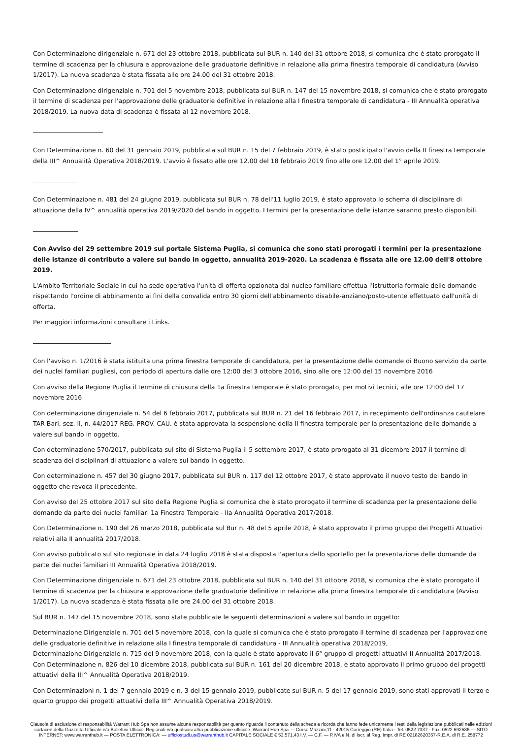Con Determinazione dirigenziale n. 671 del 23 ottobre 2018, pubblicata sul BUR n. 140 del 31 ottobre 2018, si comunica che è stato prorogato il termine di scadenza per la chiusura e approvazione delle graduatorie definitive in relazione alla prima finestra temporale di candidatura (Avviso 1/2017). La nuova scadenza è stata fissata alle ore 24.00 del 31 ottobre 2018.
Con Determinazione dirigenziale n. 701 del 5 novembre 2018, pubblicata sul BUR n. 147 del 15 novembre 2018, si comunica che è stato prorogato il termine di scadenza per l'approvazione delle graduatorie definitive in relazione alla I finestra temporale di candidatura - III Annualità operativa 2018/2019. La nuova data di scadenza è fissata al 12 novembre 2018.
Con Determinazione n. 60 del 31 gennaio 2019, pubblicata sul BUR n. 15 del 7 febbraio 2019, è stato posticipato l'avvio della II finestra temporale della III^ Annualità Operativa 2018/2019. L'avvio è fissato alle ore 12.00 del 18 febbraio 2019 fino alle ore 12.00 del 1° aprile 2019.
Con Determinazione n. 481 del 24 giugno 2019, pubblicata sul BUR n. 78 dell'11 luglio 2019, è stato approvato lo schema di disciplinare di attuazione della IV^ annualità operativa 2019/2020 del bando in oggetto. I termini per la presentazione delle istanze saranno presto disponibili.
Con Avviso del 29 settembre 2019 sul portale Sistema Puglia, si comunica che sono stati prorogati i termini per la presentazione delle istanze di contributo a valere sul bando in oggetto, annualità 2019-2020. La scadenza è fissata alle ore 12.00 dell'8 ottobre 2019.
L'Ambito Territoriale Sociale in cui ha sede operativa l'unità di offerta opzionata dal nucleo familiare effettua l'istruttoria formale delle domande rispettando l'ordine di abbinamento ai fini della convalida entro 30 giorni dell'abbinamento disabile-anziano/posto-utente effettuato dall'unità di offerta.
Per maggiori informazioni consultare i Links.
Con l'avviso n. 1/2016 è stata istituita una prima finestra temporale di candidatura, per la presentazione delle domande di Buono servizio da parte dei nuclei familiari pugliesi, con periodo di apertura dalle ore 12:00 del 3 ottobre 2016, sino alle ore 12:00 del 15 novembre 2016
Con avviso della Regione Puglia il termine di chiusura della 1a finestra temporale è stato prorogato, per motivi tecnici, alle ore 12:00 del 17 novembre 2016
Con determinazione dirigenziale n. 54 del 6 febbraio 2017, pubblicata sul BUR n. 21 del 16 febbraio 2017, in recepimento dell'ordinanza cautelare TAR Bari, sez. II, n. 44/2017 REG. PROV. CAU. è stata approvata la sospensione della II finestra temporale per la presentazione delle domande a valere sul bando in oggetto.
Con determinazione 570/2017, pubblicata sul sito di Sistema Puglia il 5 settembre 2017, è stato prorogato al 31 dicembre 2017 il termine di scadenza dei disciplinari di attuazione a valere sul bando in oggetto.
Con determinazione n. 457 del 30 giugno 2017, pubblicata sul BUR n. 117 del 12 ottobre 2017, è stato approvato il nuovo testo del bando in oggetto che revoca il precedente.
Con avviso del 25 ottobre 2017 sul sito della Regione Puglia si comunica che è stato prorogato il termine di scadenza per la presentazione delle domande da parte dei nuclei familiari 1a Finestra Temporale - IIa Annualità Operativa 2017/2018.
Con Determinazione n. 190 del 26 marzo 2018, pubblicata sul Bur n. 48 del 5 aprile 2018, è stato approvato il primo gruppo dei Progetti Attuativi relativi alla II annualità 2017/2018.
Con avviso pubblicato sul sito regionale in data 24 luglio 2018 è stata disposta l'apertura dello sportello per la presentazione delle domande da parte dei nuclei familiari III Annualità Operativa 2018/2019.
Con Determinazione dirigenziale n. 671 del 23 ottobre 2018, pubblicata sul BUR n. 140 del 31 ottobre 2018, si comunica che è stato prorogato il termine di scadenza per la chiusura e approvazione delle graduatorie definitive in relazione alla prima finestra temporale di candidatura (Avviso 1/2017). La nuova scadenza è stata fissata alle ore 24.00 del 31 ottobre 2018.
Sul BUR n. 147 del 15 novembre 2018, sono state pubblicate le seguenti determinazioni a valere sul bando in oggetto:
Determinazione Dirigenziale n. 701 del 5 novembre 2018, con la quale si comunica che è stato prorogato il termine di scadenza per l'approvazione delle graduatorie definitive in relazione alla I finestra temporale di candidatura - III Annualità operativa 2018/2019,
Determinazione Dirigenziale n. 715 del 9 novembre 2018, con la quale è stato approvato il 6° gruppo di progetti attuativi II Annualità 2017/2018.
Con Determinazione n. 826 del 10 dicembre 2018, pubblicata sul BUR n. 161 del 20 dicembre 2018, è stato approvato il primo gruppo dei progetti attuativi della III^ Annualità Operativa 2018/2019.
Con Determinazioni n. 1 del 7 gennaio 2019 e n. 3 del 15 gennaio 2019, pubblicate sul BUR n. 5 del 17 gennaio 2019, sono stati approvati il terzo e quarto gruppo dei progetti attuativi della III^ Annualità Operativa 2018/2019.
Clausola di esclusione di responsabilità Warrant Hub Spa non assume alcuna responsabilità per quanto riguarda il contenuto della scheda e ricorda che fanno fede unicamente i testi della legislazione pubblicati nelle edizioni cartacee della Gazzetta Ufficiale e/o Bollettini Ufficiali Regionali e/o qualsiasi altra pubblicazione ufficiale. Warrant Hub Spa — Corso Mazzini,11 - 42015 Correggio (RE) Italia - Tel. 0522 7337 - Fax. 0522 692586 — SITO INTERNET: www.warranthub.it — POSTA ELETTRONICA: — ufficiostudi.us@warranthub.it CAPITALE SOCIALE € 53.571,43 I.V. — C.F. — P.IVA e N. di Iscr. al Reg. Impr. di RE 02182620357-R.E.A. di R.E. 258772